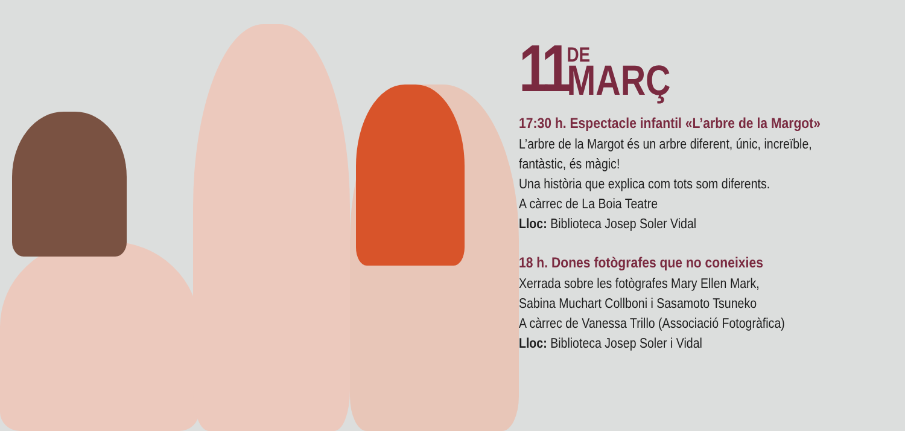11
DE
MARÇ
17:30 h. Espectacle infantil «L’arbre de la Margot»
L’arbre de la Margot és un arbre diferent, únic, increïble, fantàstic, és màgic!
Una història que explica com tots som diferents.
A càrrec de La Boia Teatre
Lloc: Biblioteca Josep Soler Vidal
18 h. Dones fotògrafes que no coneixies
Xerrada sobre les fotògrafes Mary Ellen Mark,
Sabina Muchart Collboni i Sasamoto Tsuneko
A càrrec de Vanessa Trillo (Associació Fotogràfica)
Lloc: Biblioteca Josep Soler i Vidal